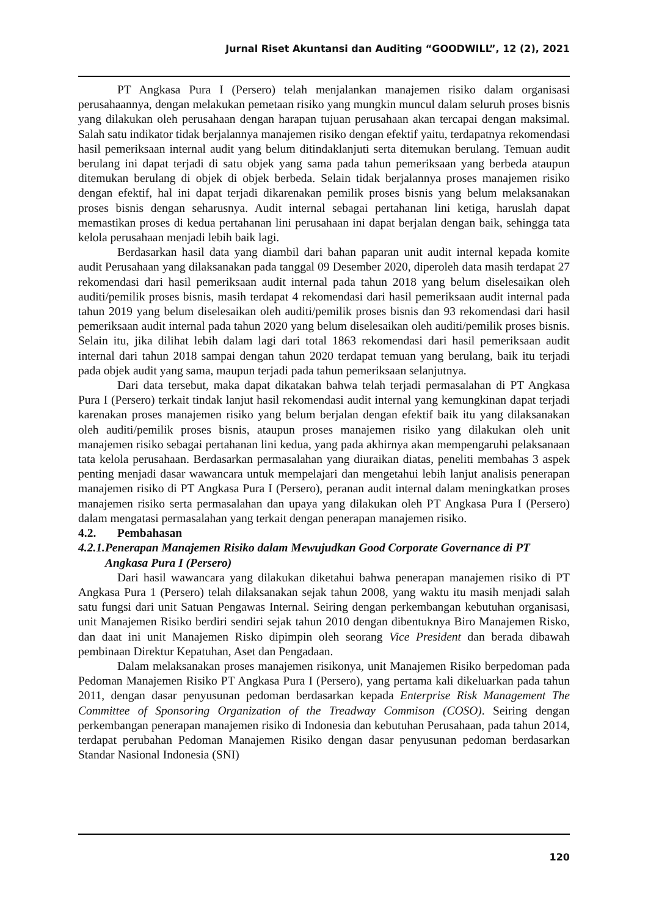Jurnal Riset Akuntansi dan Auditing “GOODWILL”, 12 (2), 2021
PT Angkasa Pura I (Persero) telah menjalankan manajemen risiko dalam organisasi perusahaannya, dengan melakukan pemetaan risiko yang mungkin muncul dalam seluruh proses bisnis yang dilakukan oleh perusahaan dengan harapan tujuan perusahaan akan tercapai dengan maksimal. Salah satu indikator tidak berjalannya manajemen risiko dengan efektif yaitu, terdapatnya rekomendasi hasil pemeriksaan internal audit yang belum ditindaklanjuti serta ditemukan berulang. Temuan audit berulang ini dapat terjadi di satu objek yang sama pada tahun pemeriksaan yang berbeda ataupun ditemukan berulang di objek di objek berbeda. Selain tidak berjalannya proses manajemen risiko dengan efektif, hal ini dapat terjadi dikarenakan pemilik proses bisnis yang belum melaksanakan proses bisnis dengan seharusnya. Audit internal sebagai pertahanan lini ketiga, haruslah dapat memastikan proses di kedua pertahanan lini perusahaan ini dapat berjalan dengan baik, sehingga tata kelola perusahaan menjadi lebih baik lagi.
Berdasarkan hasil data yang diambil dari bahan paparan unit audit internal kepada komite audit Perusahaan yang dilaksanakan pada tanggal 09 Desember 2020, diperoleh data masih terdapat 27 rekomendasi dari hasil pemeriksaan audit internal pada tahun 2018 yang belum diselesaikan oleh auditi/pemilik proses bisnis, masih terdapat 4 rekomendasi dari hasil pemeriksaan audit internal pada tahun 2019 yang belum diselesaikan oleh auditi/pemilik proses bisnis dan 93 rekomendasi dari hasil pemeriksaan audit internal pada tahun 2020 yang belum diselesaikan oleh auditi/pemilik proses bisnis. Selain itu, jika dilihat lebih dalam lagi dari total 1863 rekomendasi dari hasil pemeriksaan audit internal dari tahun 2018 sampai dengan tahun 2020 terdapat temuan yang berulang, baik itu terjadi pada objek audit yang sama, maupun terjadi pada tahun pemeriksaan selanjutnya.
Dari data tersebut, maka dapat dikatakan bahwa telah terjadi permasalahan di PT Angkasa Pura I (Persero) terkait tindak lanjut hasil rekomendasi audit internal yang kemungkinan dapat terjadi karenakan proses manajemen risiko yang belum berjalan dengan efektif baik itu yang dilaksanakan oleh auditi/pemilik proses bisnis, ataupun proses manajemen risiko yang dilakukan oleh unit manajemen risiko sebagai pertahanan lini kedua, yang pada akhirnya akan mempengaruhi pelaksanaan tata kelola perusahaan. Berdasarkan permasalahan yang diuraikan diatas, peneliti membahas 3 aspek penting menjadi dasar wawancara untuk mempelajari dan mengetahui lebih lanjut analisis penerapan manajemen risiko di PT Angkasa Pura I (Persero), peranan audit internal dalam meningkatkan proses manajemen risiko serta permasalahan dan upaya yang dilakukan oleh PT Angkasa Pura I (Persero) dalam mengatasi permasalahan yang terkait dengan penerapan manajemen risiko.
4.2. Pembahasan
4.2.1. Penerapan Manajemen Risiko dalam Mewujudkan Good Corporate Governance di PT Angkasa Pura I (Persero)
Dari hasil wawancara yang dilakukan diketahui bahwa penerapan manajemen risiko di PT Angkasa Pura 1 (Persero) telah dilaksanakan sejak tahun 2008, yang waktu itu masih menjadi salah satu fungsi dari unit Satuan Pengawas Internal. Seiring dengan perkembangan kebutuhan organisasi, unit Manajemen Risiko berdiri sendiri sejak tahun 2010 dengan dibentuknya Biro Manajemen Risko, dan daat ini unit Manajemen Risko dipimpin oleh seorang Vice President dan berada dibawah pembinaan Direktur Kepatuhan, Aset dan Pengadaan.
Dalam melaksanakan proses manajemen risikonya, unit Manajemen Risiko berpedoman pada Pedoman Manajemen Risiko PT Angkasa Pura I (Persero), yang pertama kali dikeluarkan pada tahun 2011, dengan dasar penyusunan pedoman berdasarkan kepada Enterprise Risk Management The Committee of Sponsoring Organization of the Treadway Commison (COSO). Seiring dengan perkembangan penerapan manajemen risiko di Indonesia dan kebutuhan Perusahaan, pada tahun 2014, terdapat perubahan Pedoman Manajemen Risiko dengan dasar penyusunan pedoman berdasarkan Standar Nasional Indonesia (SNI)
120